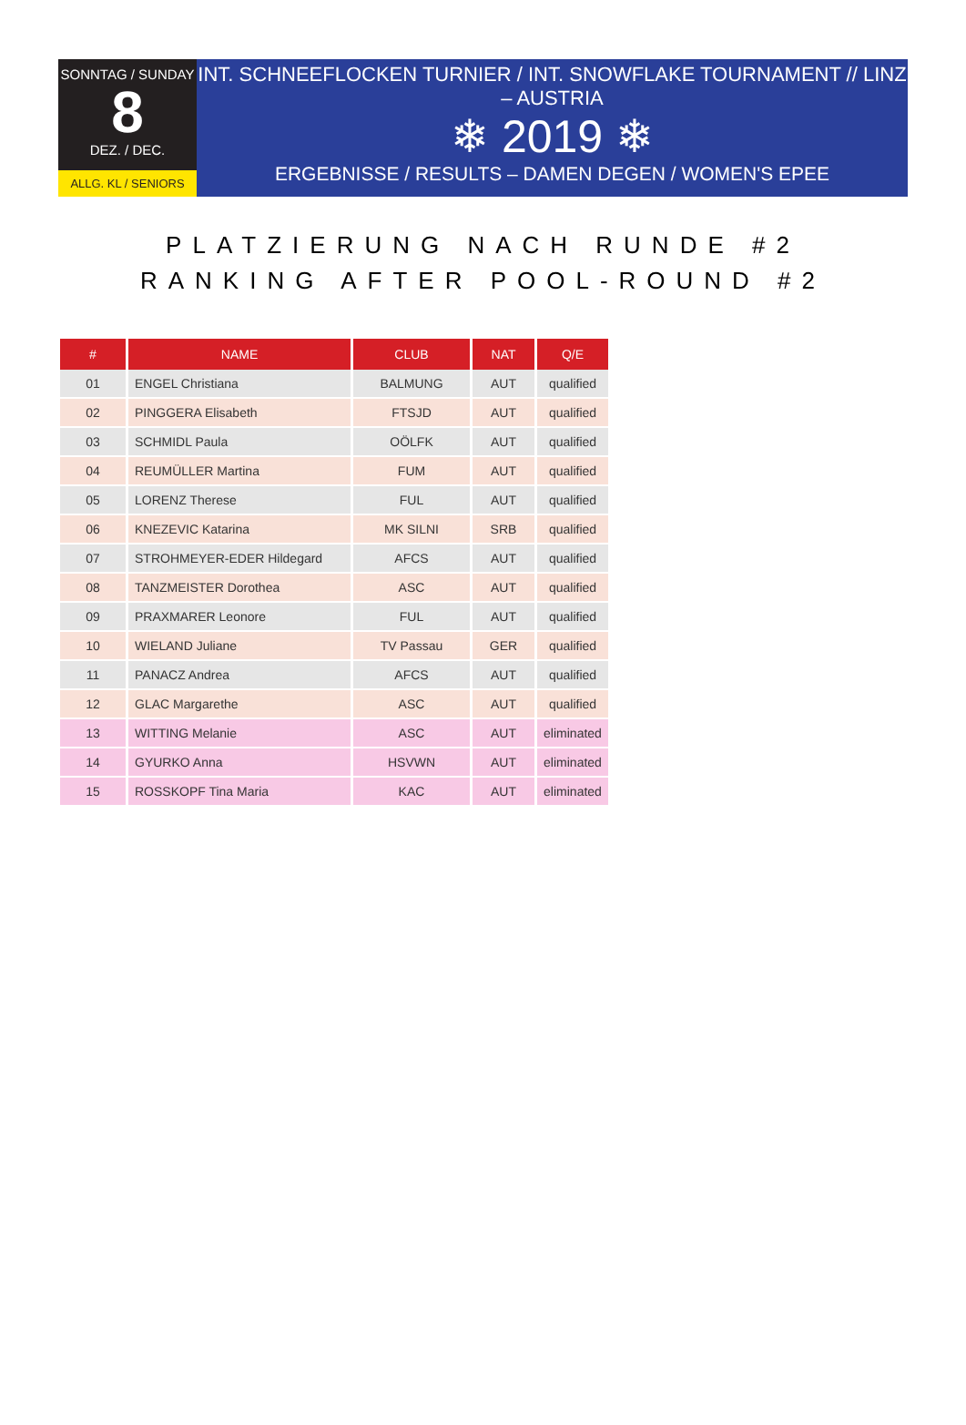SONNTAG / SUNDAY
8
DEZ. / DEC.
ALLG. KL / SENIORS
INT. SCHNEEFLOCKEN TURNIER / INT. SNOWFLAKE TOURNAMENT // LINZ – AUSTRIA
❄ 2019 ❄
ERGEBNISSE / RESULTS – DAMEN DEGEN / WOMEN'S EPEE
PLATZIERUNG NACH RUNDE #2
RANKING AFTER POOL-ROUND #2
| # | NAME | CLUB | NAT | Q/E |
| --- | --- | --- | --- | --- |
| 01 | ENGEL Christiana | BALMUNG | AUT | qualified |
| 02 | PINGGERA Elisabeth | FTSJD | AUT | qualified |
| 03 | SCHMIDL Paula | OÖLFK | AUT | qualified |
| 04 | REUMÜLLER Martina | FUM | AUT | qualified |
| 05 | LORENZ Therese | FUL | AUT | qualified |
| 06 | KNEZEVIC Katarina | MK SILNI | SRB | qualified |
| 07 | STROHMEYER-EDER Hildegard | AFCS | AUT | qualified |
| 08 | TANZMEISTER Dorothea | ASC | AUT | qualified |
| 09 | PRAXMARER Leonore | FUL | AUT | qualified |
| 10 | WIELAND Juliane | TV Passau | GER | qualified |
| 11 | PANACZ Andrea | AFCS | AUT | qualified |
| 12 | GLAC Margarethe | ASC | AUT | qualified |
| 13 | WITTING Melanie | ASC | AUT | eliminated |
| 14 | GYURKO Anna | HSVWN | AUT | eliminated |
| 15 | ROSSKOPF Tina Maria | KAC | AUT | eliminated |